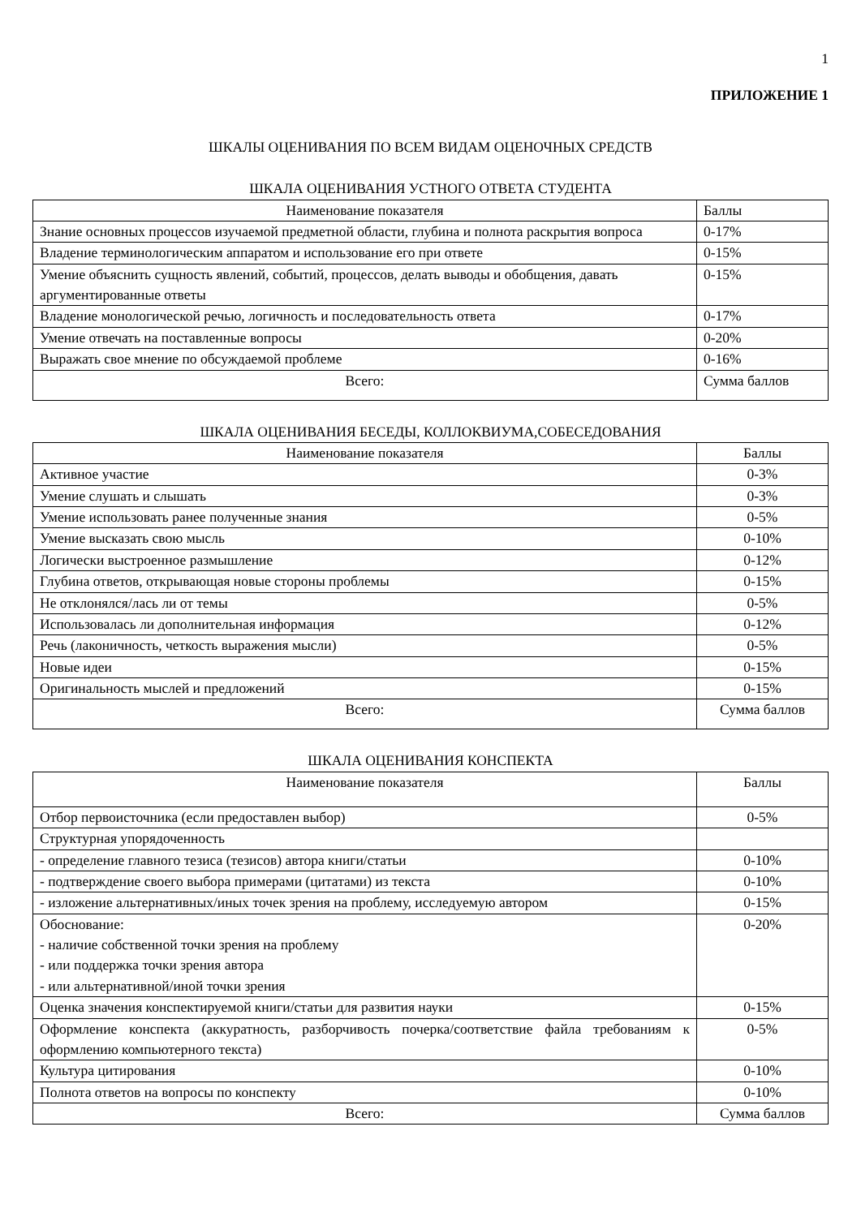1
ПРИЛОЖЕНИЕ 1
ШКАЛЫ ОЦЕНИВАНИЯ ПО ВСЕМ ВИДАМ ОЦЕНОЧНЫХ СРЕДСТВ
ШКАЛА ОЦЕНИВАНИЯ УСТНОГО ОТВЕТА СТУДЕНТА
| Наименование показателя | Баллы |
| --- | --- |
| Знание основных процессов изучаемой предметной области, глубина и полнота раскрытия вопроса | 0-17% |
| Владение терминологическим аппаратом и использование его при ответе | 0-15% |
| Умение объяснить сущность явлений, событий, процессов, делать выводы и обобщения, давать аргументированные ответы | 0-15% |
| Владение монологической речью, логичность и последовательность ответа | 0-17% |
| Умение отвечать на поставленные вопросы | 0-20% |
| Выражать свое мнение по обсуждаемой проблеме | 0-16% |
| Всего: | Сумма баллов |
ШКАЛА ОЦЕНИВАНИЯ БЕСЕДЫ, КОЛЛОКВИУМА,СОБЕСЕДОВАНИЯ
| Наименование показателя | Баллы |
| --- | --- |
| Активное участие | 0-3% |
| Умение слушать и слышать | 0-3% |
| Умение использовать ранее полученные знания | 0-5% |
| Умение высказать свою мысль | 0-10% |
| Логически выстроенное размышление | 0-12% |
| Глубина ответов, открывающая новые стороны проблемы | 0-15% |
| Не отклонялся/лась ли от темы | 0-5% |
| Использовалась ли дополнительная информация | 0-12% |
| Речь (лаконичность, четкость выражения мысли) | 0-5% |
| Новые идеи | 0-15% |
| Оригинальность мыслей и предложений | 0-15% |
| Всего: | Сумма баллов |
ШКАЛА ОЦЕНИВАНИЯ КОНСПЕКТА
| Наименование показателя | Баллы |
| --- | --- |
| Отбор первоисточника (если предоставлен выбор) | 0-5% |
| Структурная упорядоченность | |
| - определение главного тезиса (тезисов) автора книги/статьи | 0-10% |
| - подтверждение своего выбора примерами (цитатами) из текста | 0-10% |
| - изложение альтернативных/иных точек зрения на проблему, исследуемую автором | 0-15% |
| Обоснование: - наличие собственной точки зрения на проблему - или поддержка точки зрения автора - или альтернативной/иной точки зрения | 0-20% |
| Оценка значения конспектируемой книги/статьи для развития науки | 0-15% |
| Оформление конспекта (аккуратность, разборчивость почерка/соответствие файла требованиям к оформлению компьютерного текста) | 0-5% |
| Культура цитирования | 0-10% |
| Полнота ответов на вопросы по конспекту | 0-10% |
| Всего: | Сумма баллов |